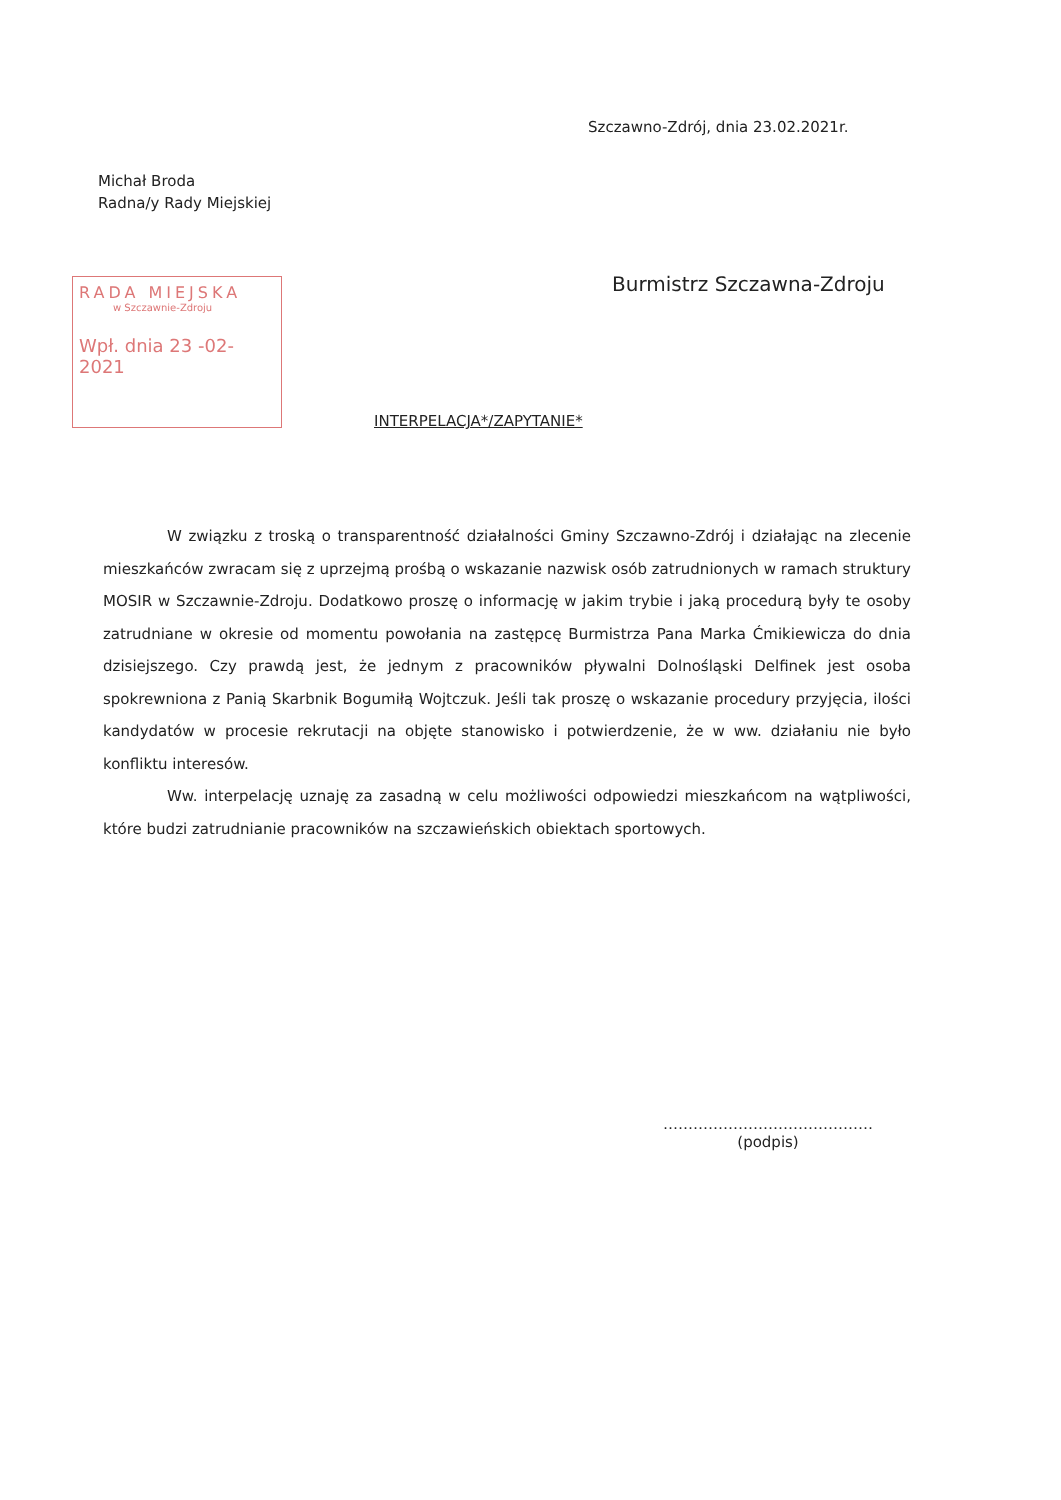Szczawno-Zdrój, dnia 23.02.2021r.
Michał Broda
Radna/y Rady Miejskiej
RADA MIEJSKA
w Szczawnie-Zdroju
Wpł. dnia 23 -02- 2021
Burmistrz Szczawna-Zdroju
INTERPELACJA*/ZAPYTANIE*
W związku z troską o transparentność działalności Gminy Szczawno-Zdrój i działając na zlecenie mieszkańców zwracam się z uprzejmą prośbą o wskazanie nazwisk osób zatrudnionych w ramach struktury MOSIR w Szczawnie-Zdroju. Dodatkowo proszę o informację w jakim trybie i jaką procedurą były te osoby zatrudniane w okresie od momentu powołania na zastępcę Burmistrza Pana Marka Ćmikiewicza do dnia dzisiejszego. Czy prawdą jest, że jednym z pracowników pływalni Dolnośląski Delfinek jest osoba spokrewniona z Panią Skarbnik Bogumiłą Wojtczuk. Jeśli tak proszę o wskazanie procedury przyjęcia, ilości kandydatów w procesie rekrutacji na objęte stanowisko i potwierdzenie, że w ww. działaniu nie było konfliktu interesów.
Ww. interpelację uznaję za zasadną w celu możliwości odpowiedzi mieszkańcom na wątpliwości, które budzi zatrudnianie pracowników na szczawieńskich obiektach sportowych.
……………………………………
(podpis)